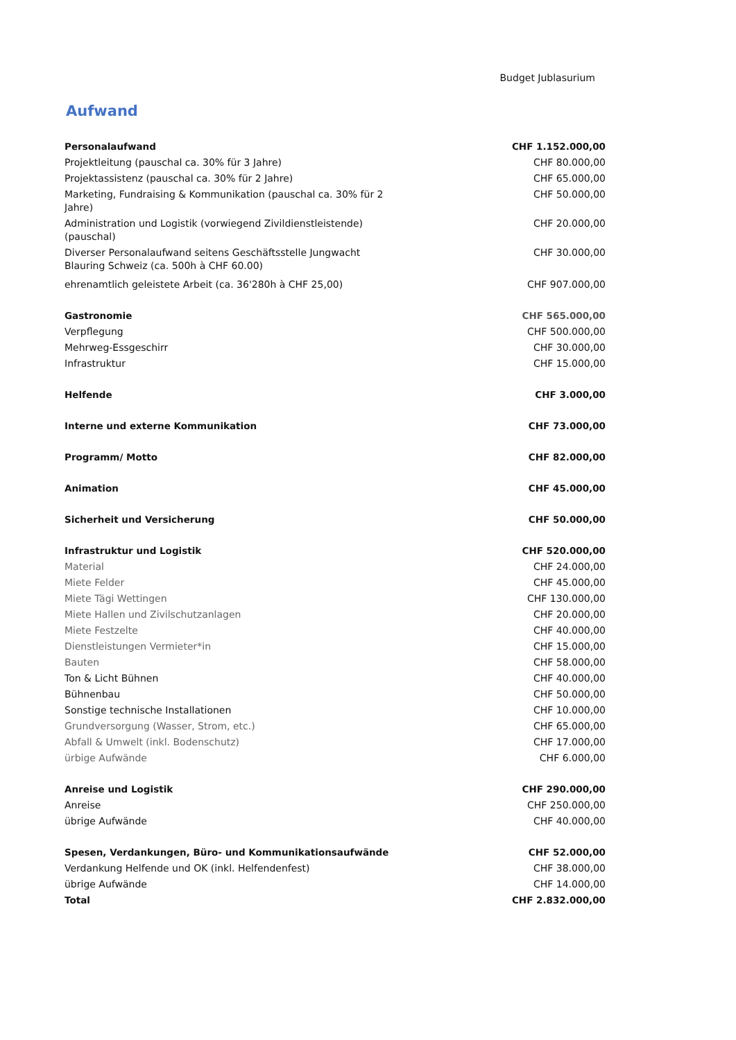Budget Jublasurium
Aufwand
| Personalaufwand | CHF 1.152.000,00 |
| Projektleitung (pauschal ca. 30% für 3 Jahre) | CHF 80.000,00 |
| Projektassistenz (pauschal ca. 30% für 2 Jahre) | CHF 65.000,00 |
| Marketing, Fundraising & Kommunikation (pauschal ca. 30% für 2 Jahre) | CHF 50.000,00 |
| Administration und Logistik (vorwiegend Zivildienstleistende) (pauschal) | CHF 20.000,00 |
| Diverser Personalaufwand seitens Geschäftsstelle Jungwacht Blauring Schweiz (ca. 500h à CHF 60.00) | CHF 30.000,00 |
| ehrenamtlich geleistete Arbeit (ca. 36'280h à CHF 25,00) | CHF 907.000,00 |
| Gastronomie | CHF 565.000,00 |
| Verpflegung | CHF 500.000,00 |
| Mehrweg-Essgeschirr | CHF 30.000,00 |
| Infrastruktur | CHF 15.000,00 |
| Helfende | CHF 3.000,00 |
| Interne und externe Kommunikation | CHF 73.000,00 |
| Programm/ Motto | CHF 82.000,00 |
| Animation | CHF 45.000,00 |
| Sicherheit und Versicherung | CHF 50.000,00 |
| Infrastruktur und Logistik | CHF 520.000,00 |
| Material | CHF 24.000,00 |
| Miete Felder | CHF 45.000,00 |
| Miete Tägi Wettingen | CHF 130.000,00 |
| Miete Hallen und Zivilschutzanlagen | CHF 20.000,00 |
| Miete Festzelte | CHF 40.000,00 |
| Dienstleistungen Vermieter*in | CHF 15.000,00 |
| Bauten | CHF 58.000,00 |
| Ton & Licht Bühnen | CHF 40.000,00 |
| Bühnenbau | CHF 50.000,00 |
| Sonstige technische Installationen | CHF 10.000,00 |
| Grundversorgung (Wasser, Strom, etc.) | CHF 65.000,00 |
| Abfall & Umwelt (inkl. Bodenschutz) | CHF 17.000,00 |
| ürbige Aufwände | CHF 6.000,00 |
| Anreise und Logistik | CHF 290.000,00 |
| Anreise | CHF 250.000,00 |
| übrige Aufwände | CHF 40.000,00 |
| Spesen, Verdankungen, Büro- und Kommunikationsaufwände | CHF 52.000,00 |
| Verdankung Helfende und OK (inkl. Helfendenfest) | CHF 38.000,00 |
| übrige Aufwände | CHF 14.000,00 |
| Total | CHF 2.832.000,00 |